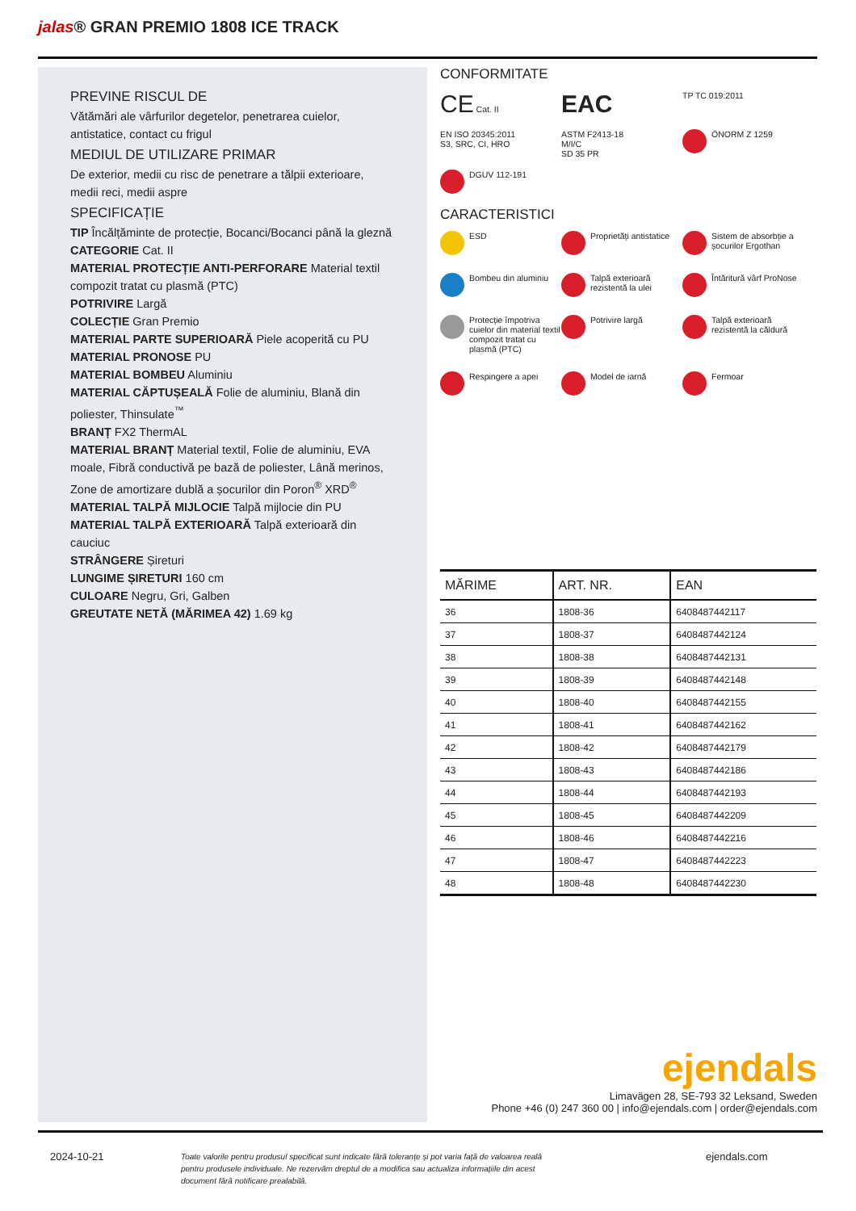jalas® GRAN PREMIO 1808 ICE TRACK
PREVINE RISCUL DE
Vătămări ale vârfurilor degetelor, penetrarea cuielor, antistatice, contact cu frigul
MEDIUL DE UTILIZARE PRIMAR
De exterior, medii cu risc de penetrare a tălpii exterioare, medii reci, medii aspre
SPECIFICAȚIE
TIP Încălțăminte de protecție, Bocanci/Bocanci până la gleznă
CATEGORIE Cat. II
MATERIAL PROTECȚIE ANTI-PERFORARE Material textil compozit tratat cu plasmă (PTC)
POTRIVIRE Largă
COLECȚIE Gran Premio
MATERIAL PARTE SUPERIOARĂ Piele acoperită cu PU
MATERIAL PRONOSE PU
MATERIAL BOMBEU Aluminiu
MATERIAL CĂPTUȘEALĂ Folie de aluminiu, Blană din poliester, Thinsulate<sup>™</sup>
BRANȚ FX2 ThermAL
MATERIAL BRANȚ Material textil, Folie de aluminiu, EVA moale, Fibră conductivă pe bază de poliester, Lână merinos, Zone de amortizare dublă a șocurilor din Poron<sup>®</sup> XRD<sup>®</sup>
MATERIAL TALPĂ MIJLOCIE Talpă mijlocie din PU
MATERIAL TALPĂ EXTERIOARĂ Talpă exterioară din cauciuc
STRÂNGERE Șireturi
LUNGIME ȘIRETURI 160 cm
CULOARE Negru, Gri, Galben
GREUTATE NETĂ (MĂRIMEA 42) 1.69 kg
CONFORMITATE
CE Cat. II
EAC
TP TC 019:2011
EN ISO 20345:2011
S3, SRC, CI, HRO
ASTM F2413-18
M/I/C
SD 35 PR
ÖNORM Z 1259
DGUV 112-191
CARACTERISTICI
ESD
Proprietăți antistatice
Sistem de absorbție a șocurilor Ergothan
Bombeu din aluminiu
Talpă exterioară rezistentă la ulei
Întăritură vârf ProNose
Protecție împotriva cuielor din material textil compozit tratat cu plasmă (PTC)
Potrivire largă
Talpă exterioară rezistentă la căldură
Respingere a apei
Model de iarnă
Fermoar
| MĂRIME | ART. NR. | EAN |
| --- | --- | --- |
| 36 | 1808-36 | 6408487442117 |
| 37 | 1808-37 | 6408487442124 |
| 38 | 1808-38 | 6408487442131 |
| 39 | 1808-39 | 6408487442148 |
| 40 | 1808-40 | 6408487442155 |
| 41 | 1808-41 | 6408487442162 |
| 42 | 1808-42 | 6408487442179 |
| 43 | 1808-43 | 6408487442186 |
| 44 | 1808-44 | 6408487442193 |
| 45 | 1808-45 | 6408487442209 |
| 46 | 1808-46 | 6408487442216 |
| 47 | 1808-47 | 6408487442223 |
| 48 | 1808-48 | 6408487442230 |
ejendals
Limavägen 28, SE-793 32 Leksand, Sweden
Phone +46 (0) 247 360 00 | info@ejendals.com | order@ejendals.com
2024-10-21
Toate valorile pentru produsul specificat sunt indicate fără toleranțe și pot varia față de valoarea reală pentru produsele individuale. Ne rezervăm dreptul de a modifica sau actualiza informațiile din acest document fără notificare prealabilă.
ejendals.com